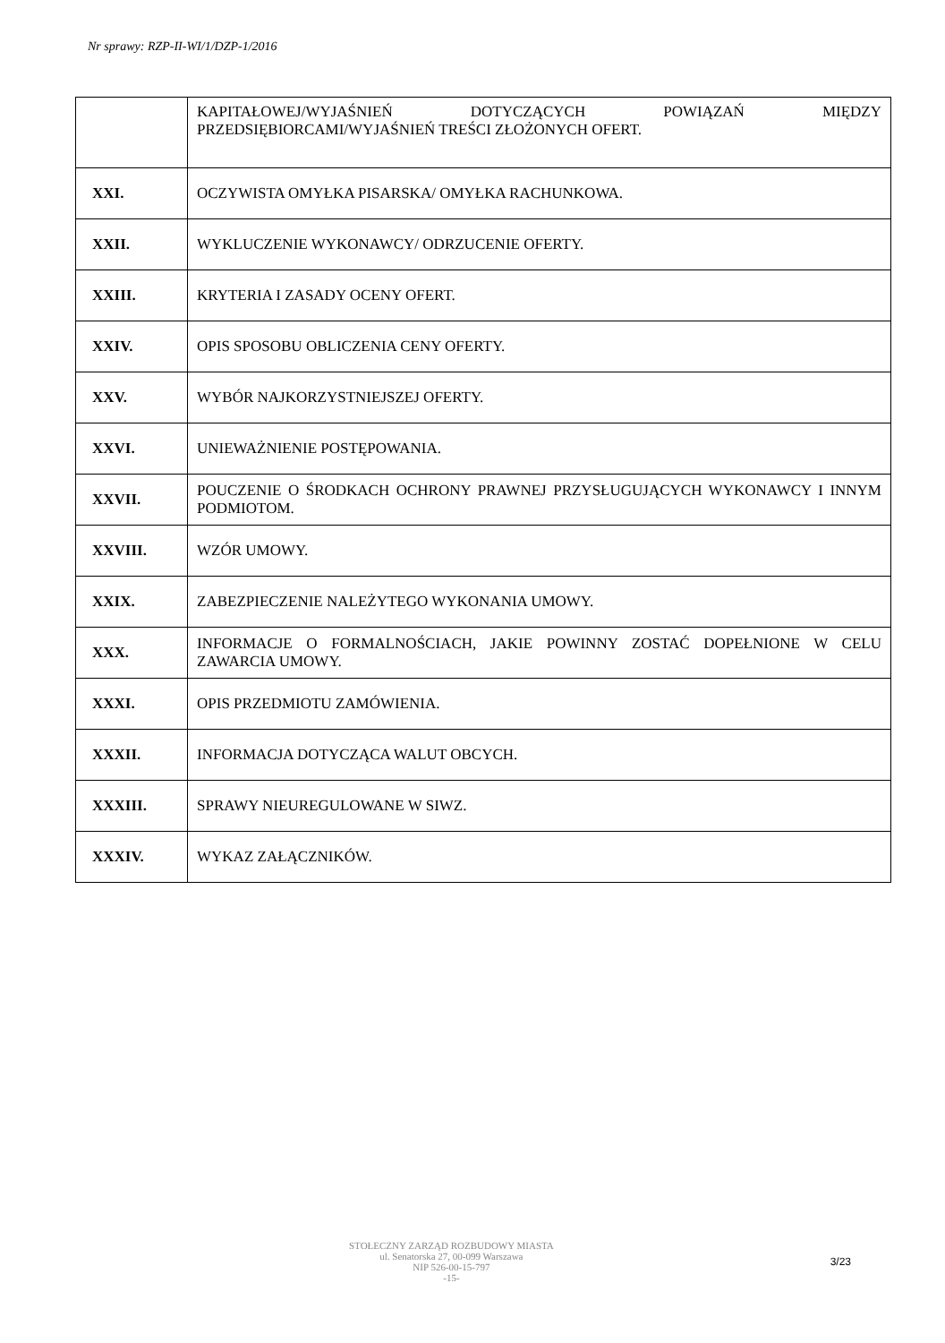Nr sprawy: RZP-II-WI/1/DZP-1/2016
| | KAPITAŁOWEJ/WYJAŚNIEŃ DOTYCZĄCYCH POWIĄZAŃ MIĘDZY PRZEDSIĘBIORCAMI/WYJAŚNIEŃ TREŚCI ZŁOŻONYCH OFERT. |
| XXI. | OCZYWISTA OMYŁKA PISARSKA/ OMYŁKA RACHUNKOWA. |
| XXII. | WYKLUCZENIE WYKONAWCY/ ODRZUCENIE OFERTY. |
| XXIII. | KRYTERIA I ZASADY OCENY OFERT. |
| XXIV. | OPIS SPOSOBU OBLICZENIA CENY OFERTY. |
| XXV. | WYBÓR NAJKORZYSTNIEJSZEJ OFERTY. |
| XXVI. | UNIEWAŻNIENIE POSTĘPOWANIA. |
| XXVII. | POUCZENIE O ŚRODKACH OCHRONY PRAWNEJ PRZYSŁUGUJĄCYCH WYKONAWCY I INNYM PODMIOTOM. |
| XXVIII. | WZÓR UMOWY. |
| XXIX. | ZABEZPIECZENIE NALEŻYTEGO WYKONANIA UMOWY. |
| XXX. | INFORMACJE O FORMALNOŚCIACH, JAKIE POWINNY ZOSTAĆ DOPEŁNIONE W CELU ZAWARCIA UMOWY. |
| XXXI. | OPIS PRZEDMIOTU ZAMÓWIENIA. |
| XXXII. | INFORMACJA DOTYCZĄCA WALUT OBCYCH. |
| XXXIII. | SPRAWY NIEUREGULOWANE W SIWZ. |
| XXXIV. | WYKAZ ZAŁĄCZNIKÓW. |
STOŁECZNY ZARZĄD ROZBUDOWY MIASTA
ul. Senatorska 27, 00-099 Warszawa
NIP 526-00-15-797
-15-
3/23